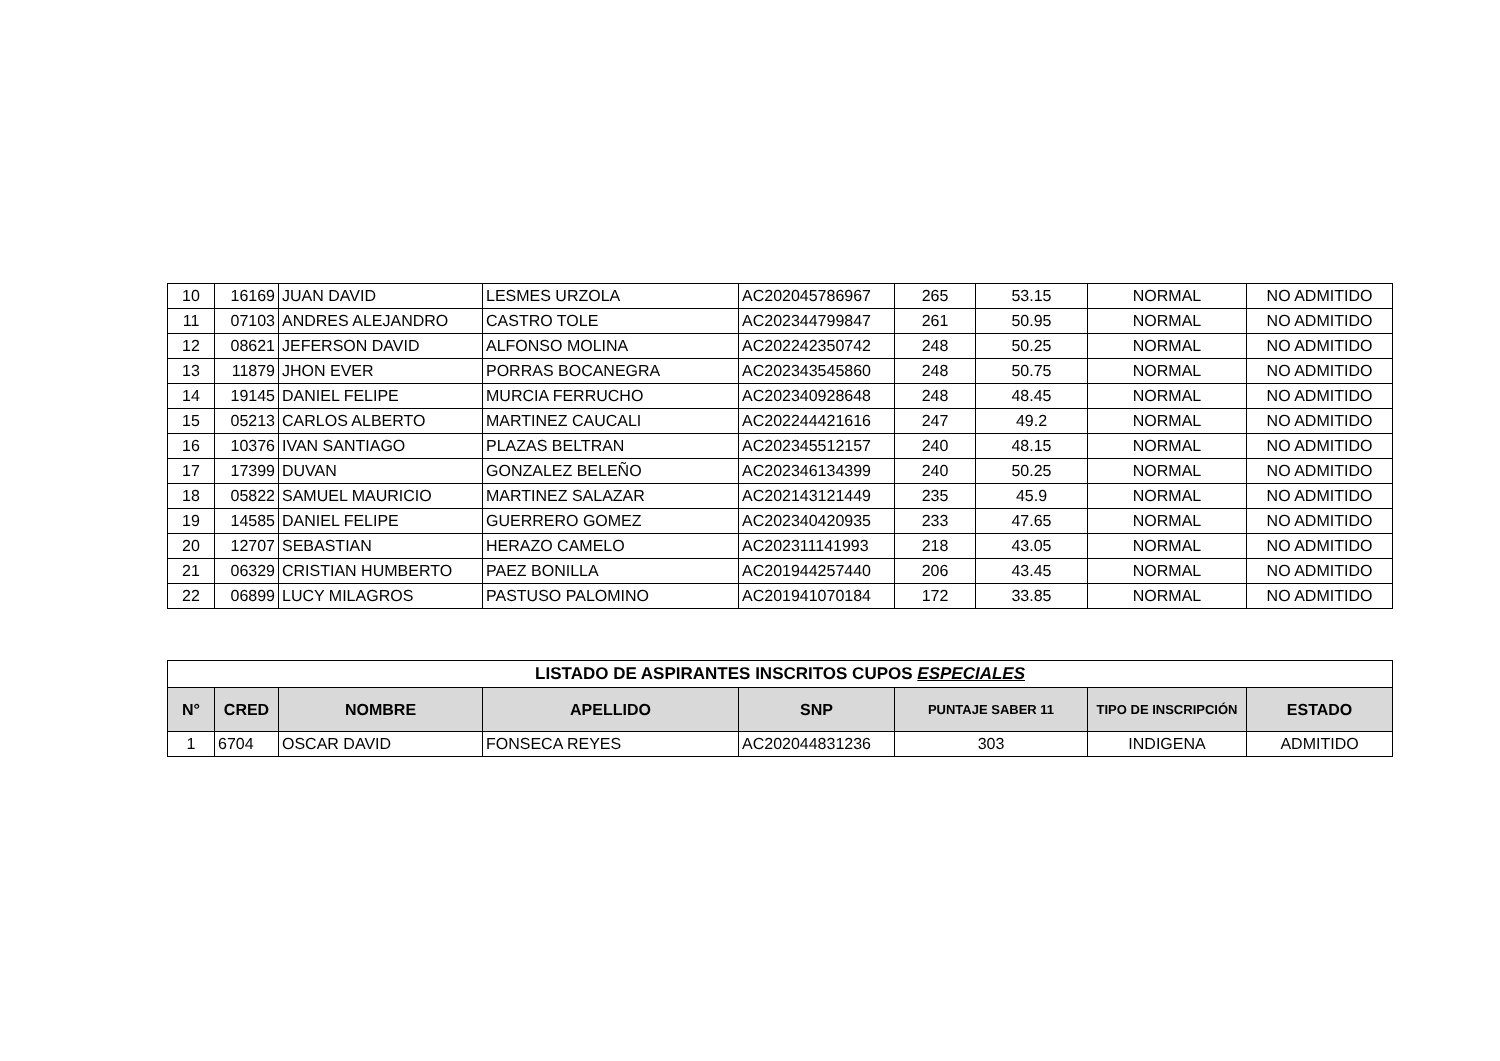| 10 | 16169 | JUAN DAVID | LESMES URZOLA | AC202045786967 | 265 | 53.15 | NORMAL | NO ADMITIDO |
| 11 | 07103 | ANDRES ALEJANDRO | CASTRO TOLE | AC202344799847 | 261 | 50.95 | NORMAL | NO ADMITIDO |
| 12 | 08621 | JEFERSON DAVID | ALFONSO MOLINA | AC202242350742 | 248 | 50.25 | NORMAL | NO ADMITIDO |
| 13 | 11879 | JHON EVER | PORRAS BOCANEGRA | AC202343545860 | 248 | 50.75 | NORMAL | NO ADMITIDO |
| 14 | 19145 | DANIEL FELIPE | MURCIA FERRUCHO | AC202340928648 | 248 | 48.45 | NORMAL | NO ADMITIDO |
| 15 | 05213 | CARLOS ALBERTO | MARTINEZ CAUCALI | AC202244421616 | 247 | 49.2 | NORMAL | NO ADMITIDO |
| 16 | 10376 | IVAN SANTIAGO | PLAZAS BELTRAN | AC202345512157 | 240 | 48.15 | NORMAL | NO ADMITIDO |
| 17 | 17399 | DUVAN | GONZALEZ BELEÑO | AC202346134399 | 240 | 50.25 | NORMAL | NO ADMITIDO |
| 18 | 05822 | SAMUEL MAURICIO | MARTINEZ SALAZAR | AC202143121449 | 235 | 45.9 | NORMAL | NO ADMITIDO |
| 19 | 14585 | DANIEL FELIPE | GUERRERO GOMEZ | AC202340420935 | 233 | 47.65 | NORMAL | NO ADMITIDO |
| 20 | 12707 | SEBASTIAN | HERAZO CAMELO | AC202311141993 | 218 | 43.05 | NORMAL | NO ADMITIDO |
| 21 | 06329 | CRISTIAN HUMBERTO | PAEZ BONILLA | AC201944257440 | 206 | 43.45 | NORMAL | NO ADMITIDO |
| 22 | 06899 | LUCY MILAGROS | PASTUSO PALOMINO | AC201941070184 | 172 | 33.85 | NORMAL | NO ADMITIDO |
| LISTADO DE ASPIRANTES INSCRITOS CUPOS ESPECIALES | | | | | | | |
| --- | --- | --- | --- | --- | --- | --- | --- |
| N° | CRED | NOMBRE | APELLIDO | SNP | PUNTAJE SABER 11 | TIPO DE INSCRIPCIÓN | ESTADO |
| 1 | 6704 | OSCAR DAVID | FONSECA REYES | AC202044831236 | 303 | INDIGENA | ADMITIDO |